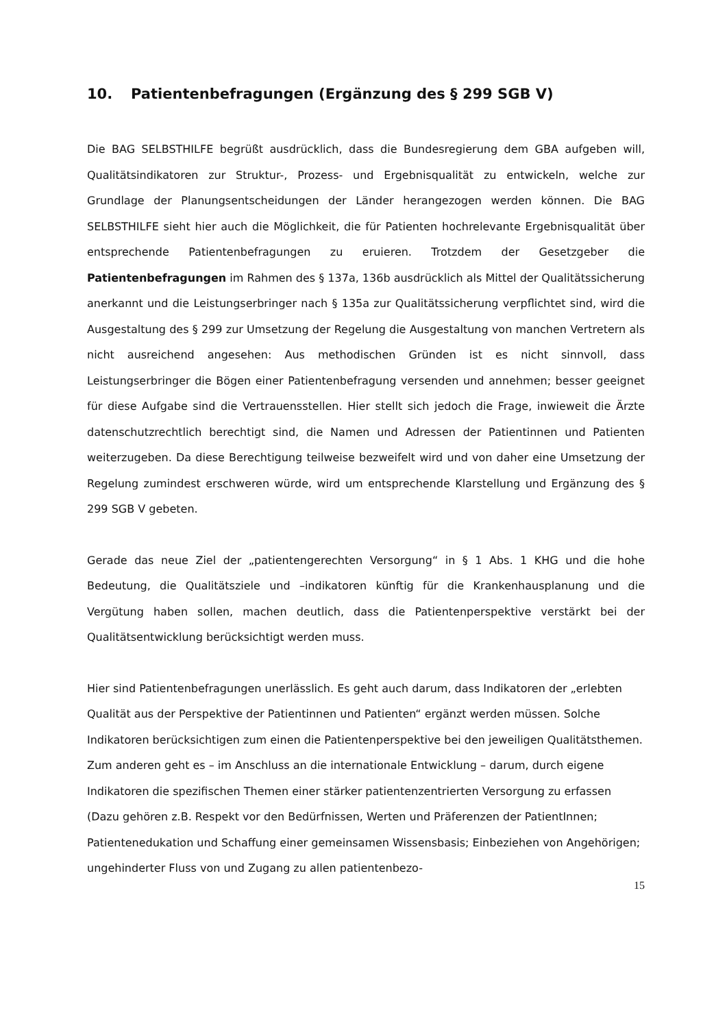10. Patientenbefragungen (Ergänzung des § 299 SGB V)
Die BAG SELBSTHILFE begrüßt ausdrücklich, dass die Bundesregierung dem GBA aufgeben will, Qualitätsindikatoren zur Struktur-, Prozess- und Ergebnisqualität zu entwickeln, welche zur Grundlage der Planungsentscheidungen der Länder herangezogen werden können. Die BAG SELBSTHILFE sieht hier auch die Möglichkeit, die für Patienten hochrelevante Ergebnisqualität über entsprechende Patientenbefragungen zu eruieren. Trotzdem der Gesetzgeber die Patientenbefragungen im Rahmen des § 137a, 136b ausdrücklich als Mittel der Qualitätssicherung anerkannt und die Leistungserbringer nach § 135a zur Qualitätssicherung verpflichtet sind, wird die Ausgestaltung des § 299 zur Umsetzung der Regelung die Ausgestaltung von manchen Vertretern als nicht ausreichend angesehen: Aus methodischen Gründen ist es nicht sinnvoll, dass Leistungserbringer die Bögen einer Patientenbefragung versenden und annehmen; besser geeignet für diese Aufgabe sind die Vertrauensstellen. Hier stellt sich jedoch die Frage, inwieweit die Ärzte datenschutzrechtlich berechtigt sind, die Namen und Adressen der Patientinnen und Patienten weiterzugeben. Da diese Berechtigung teilweise bezweifelt wird und von daher eine Umsetzung der Regelung zumindest erschweren würde, wird um entsprechende Klarstellung und Ergänzung des § 299 SGB V gebeten.
Gerade das neue Ziel der „patientengerechten Versorgung“ in § 1 Abs. 1 KHG und die hohe Bedeutung, die Qualitätsziele und –indikatoren künftig für die Krankenhausplanung und die Vergütung haben sollen, machen deutlich, dass die Patientenperspektive verstärkt bei der Qualitätsentwicklung berücksichtigt werden muss.
Hier sind Patientenbefragungen unerlässlich. Es geht auch darum, dass Indikatoren der „erlebten Qualität aus der Perspektive der Patientinnen und Patienten“ ergänzt werden müssen. Solche Indikatoren berücksichtigen zum einen die Patientenperspektive bei den jeweiligen Qualitätsthemen. Zum anderen geht es – im Anschluss an die internationale Entwicklung – darum, durch eigene Indikatoren die spezifischen Themen einer stärker patientenzentrierten Versorgung zu erfassen (Dazu gehören z.B. Respekt vor den Bedürfnissen, Werten und Präferenzen der PatientInnen; Patientenedukation und Schaffung einer gemeinsamen Wissensbasis; Einbeziehen von Angehörigen; ungehinderter Fluss von und Zugang zu allen patientenbezo-
15